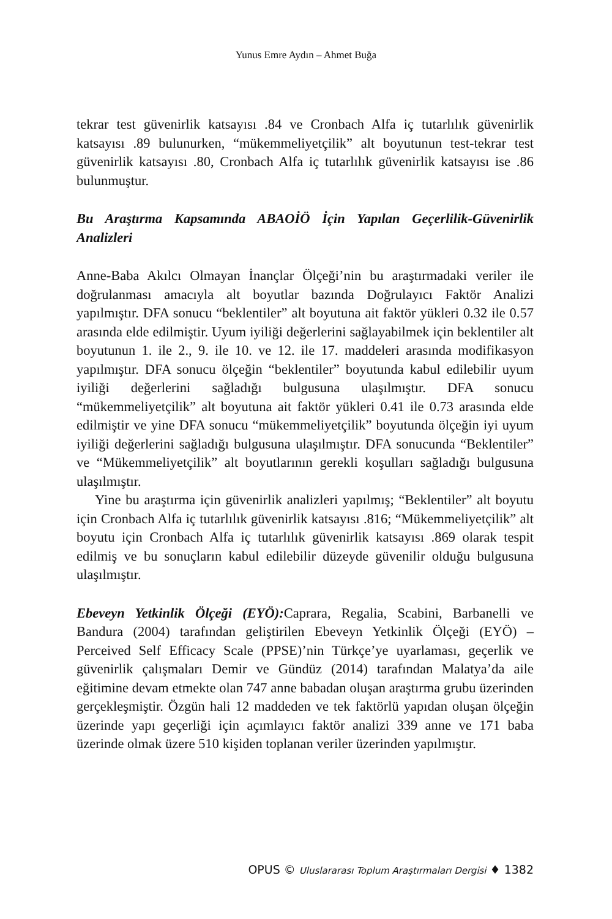Yunus Emre Aydın – Ahmet Buğa
tekrar test güvenirlik katsayısı .84 ve Cronbach Alfa iç tutarlılık güvenirlik katsayısı .89 bulunurken, “mükemmeliyetçilik” alt boyutunun test-tekrar test güvenirlik katsayısı .80, Cronbach Alfa iç tutarlılık güvenirlik katsayısı ise .86 bulunmuştur.
Bu Araştırma Kapsamında ABAOİÖ İçin Yapılan Geçerlilik-Güvenirlik Analizleri
Anne-Baba Akılcı Olmayan İnançlar Ölçeği’nin bu araştırmadaki veriler ile doğrulanması amacıyla alt boyutlar bazında Doğrulayıcı Faktör Analizi yapılmıştır. DFA sonucu “beklentiler” alt boyutuna ait faktör yükleri 0.32 ile 0.57 arasında elde edilmiştir. Uyum iyiliği değerlerini sağlayabilmek için beklentiler alt boyutunun 1. ile 2., 9. ile 10. ve 12. ile 17. maddeleri arasında modifikasyon yapılmıştır. DFA sonucu ölçeğin “beklentiler” boyutunda kabul edilebilir uyum iyiliği değerlerini sağladığı bulgusuna ulaşılmıştır. DFA sonucu “mükemmeliyetçilik” alt boyutuna ait faktör yükleri 0.41 ile 0.73 arasında elde edilmiştir ve yine DFA sonucu “mükemmeliyetçilik” boyutunda ölçeğin iyi uyum iyiliği değerlerini sağladığı bulgusuna ulaşılmıştır. DFA sonucunda “Beklentiler” ve “Mükemmeliyetçilik” alt boyutlarının gerekli koşulları sağladığı bulgusuna ulaşılmıştır.
Yine bu araştırma için güvenirlik analizleri yapılmış; “Beklentiler” alt boyutu için Cronbach Alfa iç tutarlılık güvenirlik katsayısı .816; “Mükemmeliyetçilik” alt boyutu için Cronbach Alfa iç tutarlılık güvenirlik katsayısı .869 olarak tespit edilmiş ve bu sonuçların kabul edilebilir düzeyde güvenilir olduğu bulgusuna ulaşılmıştır.
Ebeveyn Yetkinlik Ölçeği (EYÖ): Caprara, Regalia, Scabini, Barbanelli ve Bandura (2004) tarafından geliştirilen Ebeveyn Yetkinlik Ölçeği (EYÖ) – Perceived Self Efficacy Scale (PPSE)’nin Türkçe’ye uyarlaması, geçerlik ve güvenirlik çalışmaları Demir ve Gündüz (2014) tarafından Malatya’da aile eğitimine devam etmekte olan 747 anne babadan oluşan araştırma grubu üzerinden gerçekleşmiştir. Özgün hali 12 maddeden ve tek faktörlü yapıdan oluşan ölçeğin üzerinde yapı geçerliği için açımlayıcı faktör analizi 339 anne ve 171 baba üzerinde olmak üzere 510 kişiden toplanan veriler üzerinden yapılmıştır.
OPUS © Uluslararası Toplum Araştırmaları Dergisi ♦ 1382